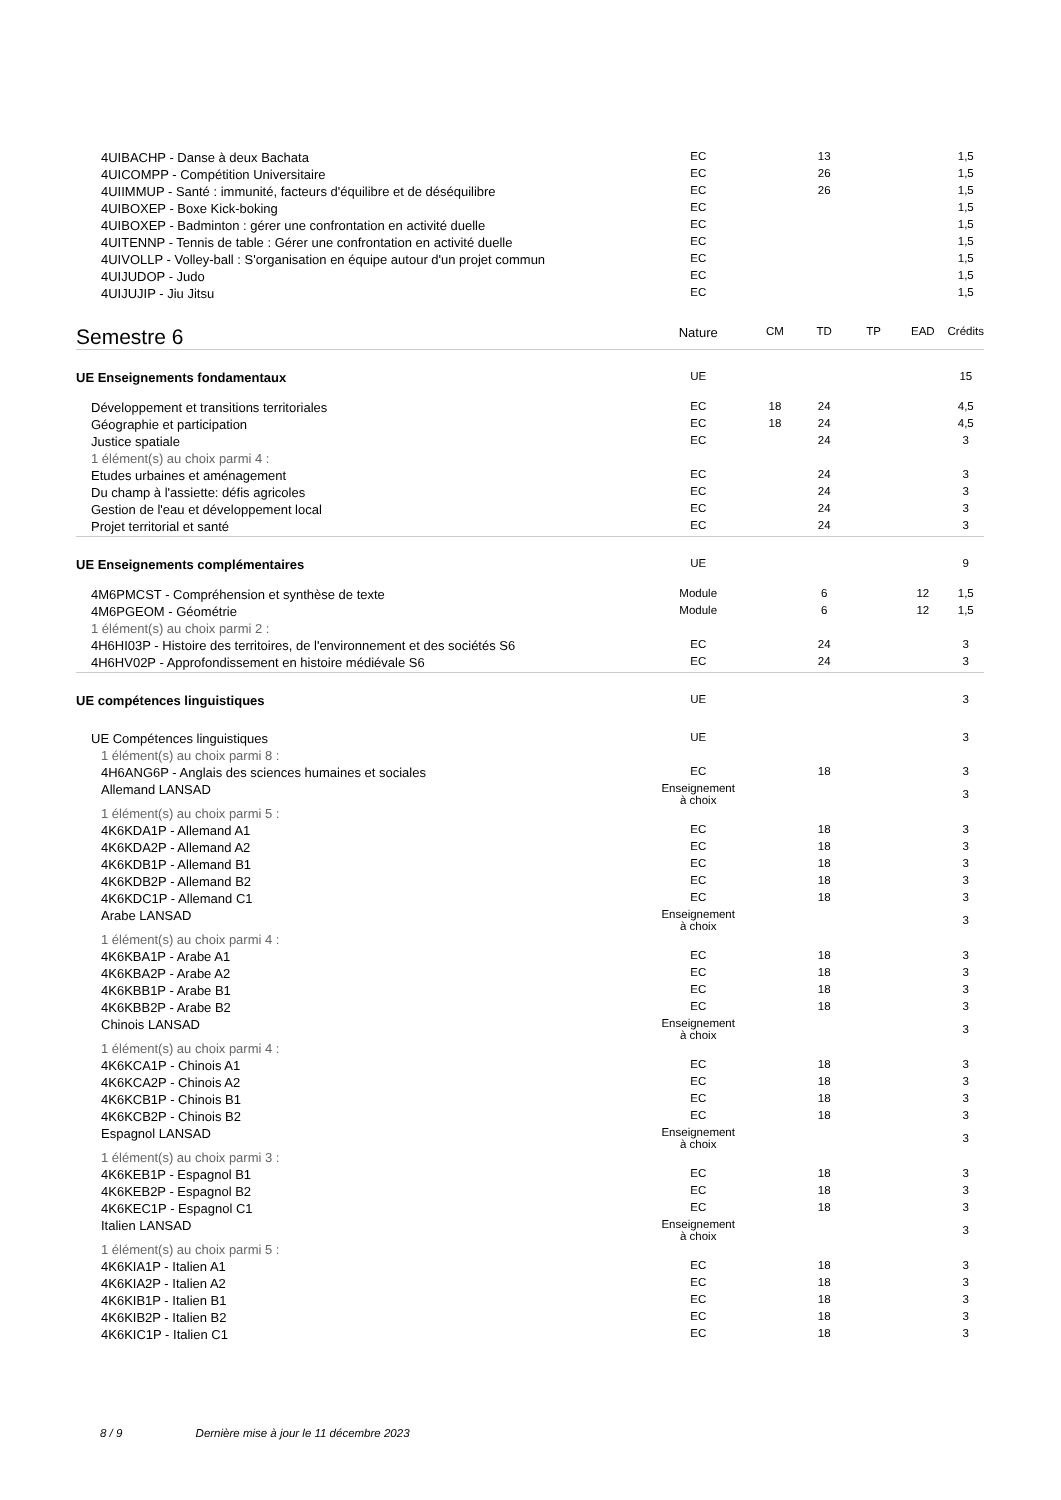| 4UIBACHP - Danse à deux Bachata | EC | | 13 | | | 1,5 |
| 4UICOMPP - Compétition Universitaire | EC | | 26 | | | 1,5 |
| 4UIIMMUP - Santé : immunité, facteurs d'équilibre et de déséquilibre | EC | | 26 | | | 1,5 |
| 4UIBOXEP - Boxe Kick-boking | EC | | | | | 1,5 |
| 4UIBOXEP - Badminton : gérer une confrontation en activité duelle | EC | | | | | 1,5 |
| 4UITENNP - Tennis de table : Gérer une confrontation en activité duelle | EC | | | | | 1,5 |
| 4UIVOLLP - Volley-ball : S'organisation en équipe autour d'un projet commun | EC | | | | | 1,5 |
| 4UIJUDOP - Judo | EC | | | | | 1,5 |
| 4UIJUJIP - Jiu Jitsu | EC | | | | | 1,5 |
| Semestre 6 | Nature | CM | TD | TP | EAD | Crédits |
| UE Enseignements fondamentaux | UE | | | | | 15 |
| Développement et transitions territoriales | EC | 18 | 24 | | | 4,5 |
| Géographie et participation | EC | 18 | 24 | | | 4,5 |
| Justice spatiale | EC | | 24 | | | 3 |
| 1 élément(s) au choix parmi 4 : | | | | | | |
| Etudes urbaines et aménagement | EC | | 24 | | | 3 |
| Du champ à l'assiette: défis agricoles | EC | | 24 | | | 3 |
| Gestion de l'eau et développement local | EC | | 24 | | | 3 |
| Projet territorial et santé | EC | | 24 | | | 3 |
| UE Enseignements complémentaires | UE | | | | | 9 |
| 4M6PMCST - Compréhension et synthèse de texte | Module | | 6 | | 12 | 1,5 |
| 4M6PGEOM - Géométrie | Module | | 6 | | 12 | 1,5 |
| 1 élément(s) au choix parmi 2 : | | | | | | |
| 4H6HI03P - Histoire des territoires, de l'environnement et des sociétés S6 | EC | | 24 | | | 3 |
| 4H6HV02P - Approfondissement en histoire médiévale S6 | EC | | 24 | | | 3 |
| UE compétences linguistiques | UE | | | | | 3 |
| UE Compétences linguistiques | UE | | | | | 3 |
| 1 élément(s) au choix parmi 8 : | | | | | | |
| 4H6ANG6P - Anglais des sciences humaines et sociales | EC | | 18 | | | 3 |
| Allemand LANSAD | Enseignement à choix | | | | | 3 |
| 1 élément(s) au choix parmi 5 : | | | | | | |
| 4K6KDA1P - Allemand A1 | EC | | 18 | | | 3 |
| 4K6KDA2P - Allemand A2 | EC | | 18 | | | 3 |
| 4K6KDB1P - Allemand B1 | EC | | 18 | | | 3 |
| 4K6KDB2P - Allemand B2 | EC | | 18 | | | 3 |
| 4K6KDC1P - Allemand C1 | EC | | 18 | | | 3 |
| Arabe LANSAD | Enseignement à choix | | | | | 3 |
| 1 élément(s) au choix parmi 4 : | | | | | | |
| 4K6KBA1P - Arabe A1 | EC | | 18 | | | 3 |
| 4K6KBA2P - Arabe A2 | EC | | 18 | | | 3 |
| 4K6KBB1P - Arabe B1 | EC | | 18 | | | 3 |
| 4K6KBB2P - Arabe B2 | EC | | 18 | | | 3 |
| Chinois LANSAD | Enseignement à choix | | | | | 3 |
| 1 élément(s) au choix parmi 4 : | | | | | | |
| 4K6KCA1P - Chinois A1 | EC | | 18 | | | 3 |
| 4K6KCA2P - Chinois A2 | EC | | 18 | | | 3 |
| 4K6KCB1P - Chinois B1 | EC | | 18 | | | 3 |
| 4K6KCB2P - Chinois B2 | EC | | 18 | | | 3 |
| Espagnol LANSAD | Enseignement à choix | | | | | 3 |
| 1 élément(s) au choix parmi 3 : | | | | | | |
| 4K6KEB1P - Espagnol B1 | EC | | 18 | | | 3 |
| 4K6KEB2P - Espagnol B2 | EC | | 18 | | | 3 |
| 4K6KEC1P - Espagnol C1 | EC | | 18 | | | 3 |
| Italien LANSAD | Enseignement à choix | | | | | 3 |
| 1 élément(s) au choix parmi 5 : | | | | | | |
| 4K6KIA1P - Italien A1 | EC | | 18 | | | 3 |
| 4K6KIA2P - Italien A2 | EC | | 18 | | | 3 |
| 4K6KIB1P - Italien B1 | EC | | 18 | | | 3 |
| 4K6KIB2P - Italien B2 | EC | | 18 | | | 3 |
| 4K6KIC1P - Italien C1 | EC | | 18 | | | 3 |
8 / 9 Dernière mise à jour le 11 décembre 2023